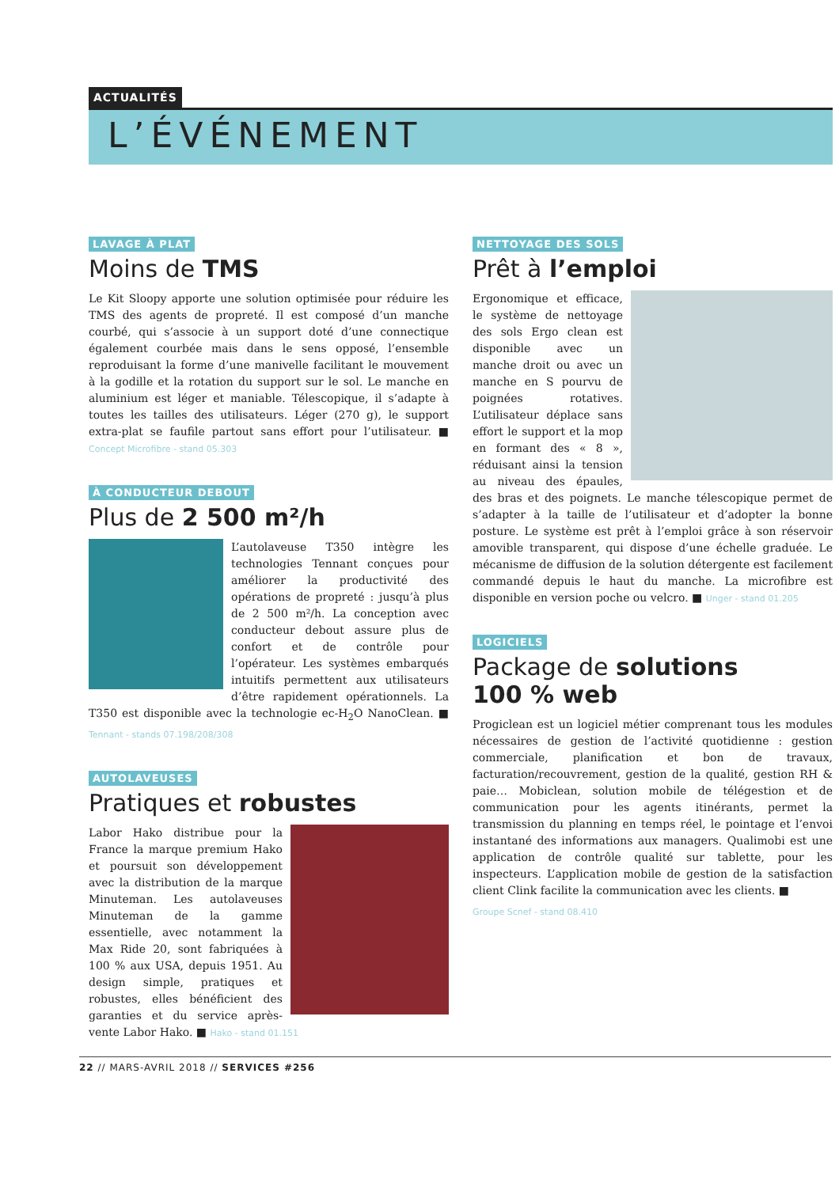ACTUALITÉS
L’ÉVÉNEMENT
LAVAGE À PLAT
Moins de TMS
Le Kit Sloopy apporte une solution optimisée pour réduire les TMS des agents de propreté. Il est composé d’un manche courbé, qui s’associe à un support doté d’une connectique également courbée mais dans le sens opposé, l’ensemble reproduisant la forme d’une manivelle facilitant le mouvement à la godille et la rotation du support sur le sol. Le manche en aluminium est léger et maniable. Télescopique, il s’adapte à toutes les tailles des utilisateurs. Léger (270 g), le support extra-plat se faufile partout sans effort pour l’utilisateur. ■ Concept Microfibre - stand 05.303
À CONDUCTEUR DEBOUT
Plus de 2 500 m²/h
L’autolaveuse T350 intègre les technologies Tennant conçues pour améliorer la productivité des opérations de propreté : jusqu’à plus de 2 500 m²/h. La conception avec conducteur debout assure plus de confort et de contrôle pour l’opérateur. Les systèmes embarqués intuitifs permettent aux utilisateurs d’être rapidement opérationnels. La T350 est disponible avec la technologie ec-H<sub>2</sub>O NanoClean. ■ Tennant - stands 07.198/208/308
AUTOLAVEUSES
Pratiques et robustes
Labor Hako distribue pour la France la marque premium Hako et poursuit son développement avec la distribution de la marque Minuteman. Les autolaveuses Minuteman de la gamme essentielle, avec notamment la Max Ride 20, sont fabriquées à 100 % aux USA, depuis 1951. Au design simple, pratiques et robustes, elles bénéficient des garanties et du service après-vente Labor Hako. ■ Hako - stand 01.151
NETTOYAGE DES SOLS
Prêt à l’emploi
Ergonomique et efficace, le système de nettoyage des sols Ergo clean est disponible avec un manche droit ou avec un manche en S pourvu de poignées rotatives. L’utilisateur déplace sans effort le support et la mop en formant des « 8 », réduisant ainsi la tension au niveau des épaules, des bras et des poignets. Le manche télescopique permet de s’adapter à la taille de l’utilisateur et d’adopter la bonne posture. Le système est prêt à l’emploi grâce à son réservoir amovible transparent, qui dispose d’une échelle graduée. Le mécanisme de diffusion de la solution détergente est facilement commandé depuis le haut du manche. La microfibre est disponible en version poche ou velcro. ■ Unger - stand 01.205
LOGICIELS
Package de solutions
100 % web
Progiclean est un logiciel métier comprenant tous les modules nécessaires de gestion de l’activité quotidienne : gestion commerciale, planification et bon de travaux, facturation/recouvrement, gestion de la qualité, gestion RH & paie… Mobiclean, solution mobile de télégestion et de communication pour les agents itinérants, permet la transmission du planning en temps réel, le pointage et l’envoi instantané des informations aux managers. Qualimobi est une application de contrôle qualité sur tablette, pour les inspecteurs. L’application mobile de gestion de la satisfaction client Clink facilite la communication avec les clients. ■
Groupe Scnef - stand 08.410
22 // MARS-AVRIL 2018 // SERVICES #256